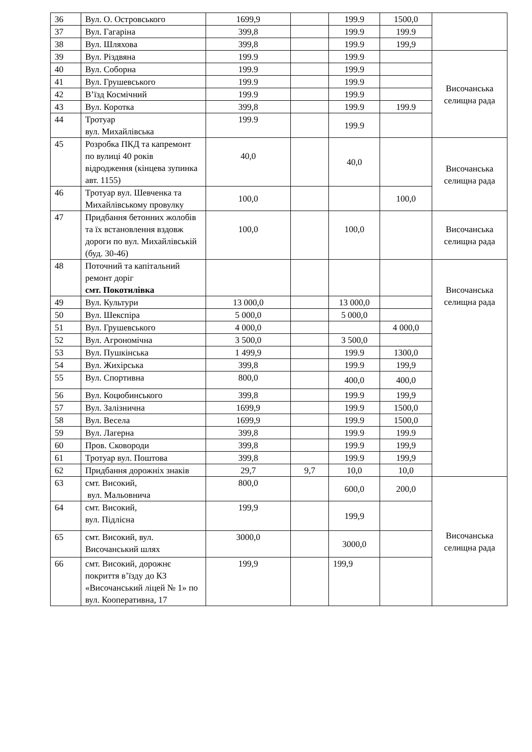| 36 | Вул. О. Островського | 1699,9 | | 199.9 | 1500,0 | |
| 37 | Вул. Гагаріна | 399,8 | | 199.9 | 199.9 | |
| 38 | Вул. Шляхова | 399,8 | | 199.9 | 199,9 | |
| 39 | Вул. Різдвяна | 199.9 | | 199.9 | | Височанська селищна рада |
| 40 | Вул. Соборна | 199.9 | | 199.9 | | |
| 41 | Вул. Грушевського | 199.9 | | 199.9 | | |
| 42 | В’їзд Космічний | 199.9 | | 199.9 | | |
| 43 | Вул. Коротка | 399,8 | | 199.9 | 199.9 | |
| 44 | Тротуар вул. Михайлівська | 199.9 | | 199.9 | | |
| 45 | Розробка ПКД та капремонт по вулиці 40 років відродження (кінцева зупинка авт. 1155) | 40,0 | | 40,0 | | Височанська селищна рада |
| 46 | Тротуар вул. Шевченка та Михайлівському провулку | 100,0 | | | 100,0 | |
| 47 | Придбання бетонних жолобів та їх встановлення вздовж дороги по вул. Михайлівській (буд. 30-46) | 100,0 | | 100,0 | | Височанська селищна рада |
| 48 | Поточний та капітальний ремонт доріг смт. Покотилівка | | | | | Височанська селищна рада |
| 49 | Вул. Культури | 13 000,0 | | 13 000,0 | | |
| 50 | Вул. Шекспіра | 5 000,0 | | 5 000,0 | | |
| 51 | Вул. Грушевського | 4 000,0 | | | 4 000,0 | |
| 52 | Вул. Агрономічна | 3 500,0 | | 3 500,0 | | |
| 53 | Вул. Пушкінська | 1 499,9 | | 199.9 | 1300,0 | |
| 54 | Вул. Жихірська | 399,8 | | 199.9 | 199,9 | |
| 55 | Вул. Спортивна | 800,0 | | 400,0 | 400,0 | |
| 56 | Вул. Коцюбинського | 399,8 | | 199.9 | 199,9 | |
| 57 | Вул. Залізнична | 1699,9 | | 199.9 | 1500,0 | |
| 58 | Вул. Весела | 1699,9 | | 199.9 | 1500,0 | |
| 59 | Вул. Лагерна | 399,8 | | 199.9 | 199.9 | |
| 60 | Пров. Сковороди | 399,8 | | 199.9 | 199,9 | |
| 61 | Тротуар вул. Поштова | 399,8 | | 199.9 | 199,9 | |
| 62 | Придбання дорожніх знаків | 29,7 | 9,7 | 10,0 | 10,0 | |
| 63 | смт. Високий, вул. Мальовнича | 800,0 | | 600,0 | 200,0 | Височанська селищна рада |
| 64 | смт. Високий, вул. Підлісна | 199,9 | | 199,9 | | |
| 65 | смт. Високий, вул. Височанський шлях | 3000,0 | | 3000,0 | | |
| 66 | смт. Високий, дорожнє покриття в’їзду до КЗ «Височанський ліцей № 1» по вул. Кооперативна, 17 | 199,9 | | 199,9 | | |